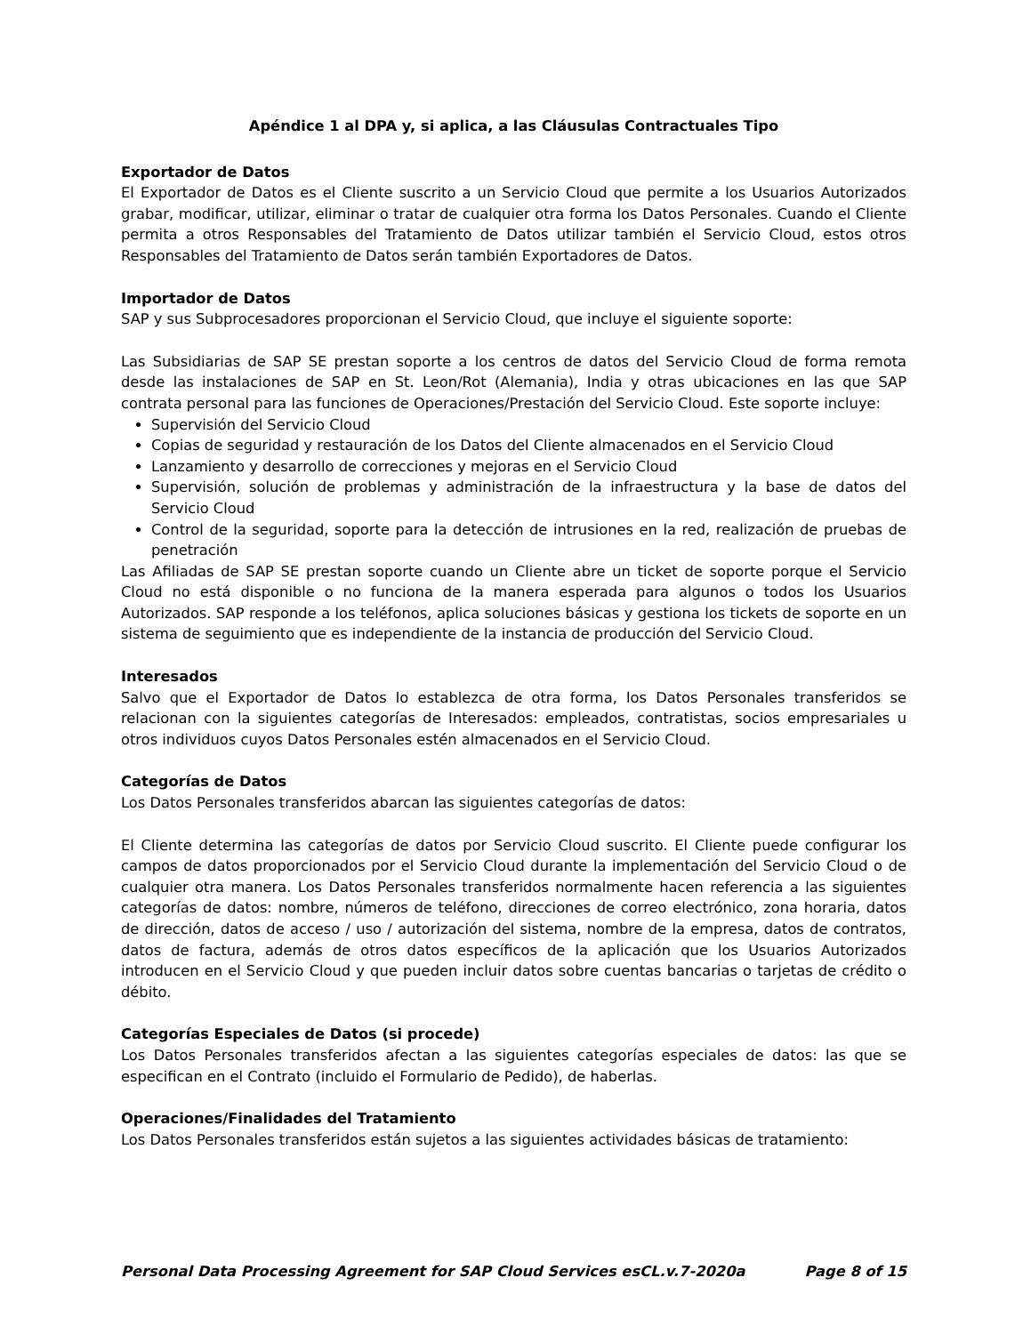Apéndice 1 al DPA y, si aplica, a las Cláusulas Contractuales Tipo
Exportador de Datos
El Exportador de Datos es el Cliente suscrito a un Servicio Cloud que permite a los Usuarios Autorizados grabar, modificar, utilizar, eliminar o tratar de cualquier otra forma los Datos Personales. Cuando el Cliente permita a otros Responsables del Tratamiento de Datos utilizar también el Servicio Cloud, estos otros Responsables del Tratamiento de Datos serán también Exportadores de Datos.
Importador de Datos
SAP y sus Subprocesadores proporcionan el Servicio Cloud, que incluye el siguiente soporte:
Las Subsidiarias de SAP SE prestan soporte a los centros de datos del Servicio Cloud de forma remota desde las instalaciones de SAP en St. Leon/Rot (Alemania), India y otras ubicaciones en las que SAP contrata personal para las funciones de Operaciones/Prestación del Servicio Cloud. Este soporte incluye:
Supervisión del Servicio Cloud
Copias de seguridad y restauración de los Datos del Cliente almacenados en el Servicio Cloud
Lanzamiento y desarrollo de correcciones y mejoras en el Servicio Cloud
Supervisión, solución de problemas y administración de la infraestructura y la base de datos del Servicio Cloud
Control de la seguridad, soporte para la detección de intrusiones en la red, realización de pruebas de penetración
Las Afiliadas de SAP SE prestan soporte cuando un Cliente abre un ticket de soporte porque el Servicio Cloud no está disponible o no funciona de la manera esperada para algunos o todos los Usuarios Autorizados. SAP responde a los teléfonos, aplica soluciones básicas y gestiona los tickets de soporte en un sistema de seguimiento que es independiente de la instancia de producción del Servicio Cloud.
Interesados
Salvo que el Exportador de Datos lo establezca de otra forma, los Datos Personales transferidos se relacionan con la siguientes categorías de Interesados: empleados, contratistas, socios empresariales u otros individuos cuyos Datos Personales estén almacenados en el Servicio Cloud.
Categorías de Datos
Los Datos Personales transferidos abarcan las siguientes categorías de datos:
El Cliente determina las categorías de datos por Servicio Cloud suscrito. El Cliente puede configurar los campos de datos proporcionados por el Servicio Cloud durante la implementación del Servicio Cloud o de cualquier otra manera. Los Datos Personales transferidos normalmente hacen referencia a las siguientes categorías de datos: nombre, números de teléfono, direcciones de correo electrónico, zona horaria, datos de dirección, datos de acceso / uso / autorización del sistema, nombre de la empresa, datos de contratos, datos de factura, además de otros datos específicos de la aplicación que los Usuarios Autorizados introducen en el Servicio Cloud y que pueden incluir datos sobre cuentas bancarias o tarjetas de crédito o débito.
Categorías Especiales de Datos (si procede)
Los Datos Personales transferidos afectan a las siguientes categorías especiales de datos: las que se especifican en el Contrato (incluido el Formulario de Pedido), de haberlas.
Operaciones/Finalidades del Tratamiento
Los Datos Personales transferidos están sujetos a las siguientes actividades básicas de tratamiento:
Personal Data Processing Agreement for SAP Cloud Services esCL.v.7-2020a Page 8 of 15